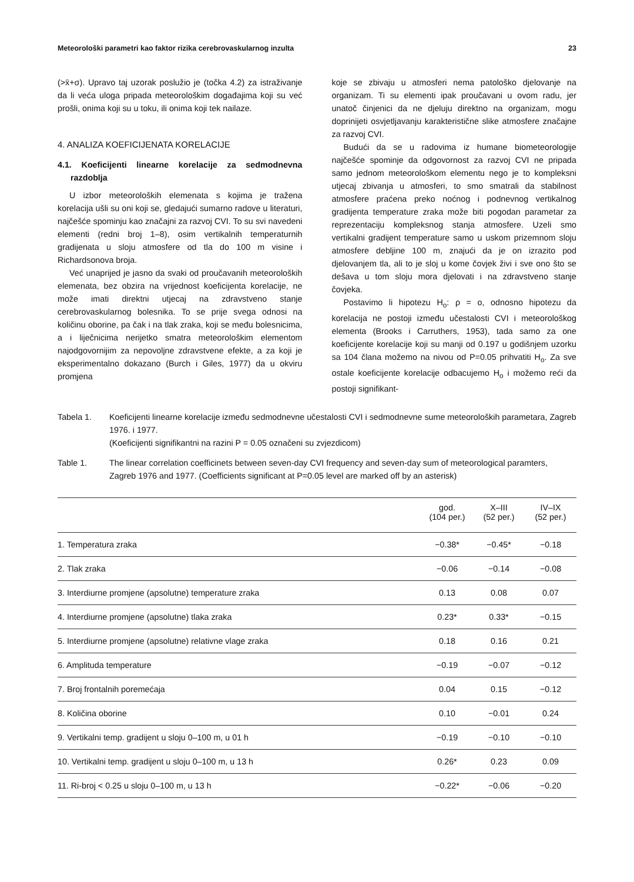Meteorološki parametri kao faktor rizika cerebrovaskularnog inzulta 23
(>x̄+σ). Upravo taj uzorak poslužio je (točka 4.2) za istraživanje da li veća uloga pripada meteorološkim događajima koji su već prošli, onima koji su u toku, ili onima koji tek nailaze.
4. ANALIZA KOEFICIJENATA KORELACIJE
4.1. Koeficijenti linearne korelacije za sedmodnevna razdoblja
U izbor meteoroloških elemenata s kojima je tražena korelacija ušli su oni koji se, gledajući sumarno radove u literaturi, najčešće spominju kao značajni za razvoj CVI. To su svi navedeni elementi (redni broj 1–8), osim vertikalnih temperaturnih gradijenata u sloju atmosfere od tla do 100 m visine i Richardsonova broja.
Već unaprijed je jasno da svaki od proučavanih meteoroloških elemenata, bez obzira na vrijednost koeficijenta korelacije, ne može imati direktni utjecaj na zdravstveno stanje cerebrovaskularnog bolesnika. To se prije svega odnosi na količinu oborine, pa čak i na tlak zraka, koji se među bolesnicima, a i liječnicima nerijetko smatra meteorološkim elementom najodgovornijim za nepovoljne zdravstvene efekte, a za koji je eksperimentalno dokazano (Burch i Giles, 1977) da u okviru promjena
koje se zbivaju u atmosferi nema patološko djelovanje na organizam. Ti su elementi ipak proučavani u ovom radu, jer unatoč činjenici da ne djeluju direktno na organizam, mogu doprinijeti osvjetljavanju karakteristične slike atmosfere značajne za razvoj CVI.
Budući da se u radovima iz humane biometeorologije najčešće spominje da odgovornost za razvoj CVI ne pripada samo jednom meteorološkom elementu nego je to kompleksni utjecaj zbivanja u atmosferi, to smo smatrali da stabilnost atmosfere praćena preko noćnog i podnevnog vertikalnog gradijenta temperature zraka može biti pogodan parametar za reprezentaciju kompleksnog stanja atmosfere. Uzeli smo vertikalni gradijent temperature samo u uskom prizemnom sloju atmosfere debljine 100 m, znajući da je on izrazito pod djelovanjem tla, ali to je sloj u kome čovjek živi i sve ono što se dešava u tom sloju mora djelovati i na zdravstveno stanje čovjeka.
Postavimo li hipotezu H<sub>o</sub>: ρ = o, odnosno hipotezu da korelacija ne postoji između učestalosti CVI i meteorološkog elementa (Brooks i Carruthers, 1953), tada samo za one koeficijente korelacije koji su manji od 0.197 u godišnjem uzorku sa 104 člana možemo na nivou od P=0.05 prihvatiti H<sub>o</sub>. Za sve ostale koeficijente korelacije odbacujemo H<sub>o</sub> i možemo reći da postoji signifikant-
Tabela 1. Koeficijenti linearne korelacije između sedmodnevne učestalosti CVI i sedmodnevne sume meteoroloških parametara, Zagreb 1976. i 1977.
(Koeficijenti signifikantni na razini P = 0.05 označeni su zvjezdicom)
Table 1. The linear correlation coefficinets between seven-day CVI frequency and seven-day sum of meteorological paramters, Zagreb 1976 and 1977. (Coefficients significant at P=0.05 level are marked off by an asterisk)
| | god. (104 per.) | X–III (52 per.) | IV–IX (52 per.) |
| --- | --- | --- | --- |
| 1. Temperatura zraka | −0.38* | −0.45* | −0.18 |
| 2. Tlak zraka | −0.06 | −0.14 | −0.08 |
| 3. Interdiurne promjene (apsolutne) temperature zraka | 0.13 | 0.08 | 0.07 |
| 4. Interdiurne promjene (apsolutne) tlaka zraka | 0.23* | 0.33* | −0.15 |
| 5. Interdiurne promjene (apsolutne) relativne vlage zraka | 0.18 | 0.16 | 0.21 |
| 6. Amplituda temperature | −0.19 | −0.07 | −0.12 |
| 7. Broj frontalnih poremećaja | 0.04 | 0.15 | −0.12 |
| 8. Količina oborine | 0.10 | −0.01 | 0.24 |
| 9. Vertikalni temp. gradijent u sloju 0–100 m, u 01 h | −0.19 | −0.10 | −0.10 |
| 10. Vertikalni temp. gradijent u sloju 0–100 m, u 13 h | 0.26* | 0.23 | 0.09 |
| 11. Ri-broj < 0.25 u sloju 0–100 m, u 13 h | −0.22* | −0.06 | −0.20 |